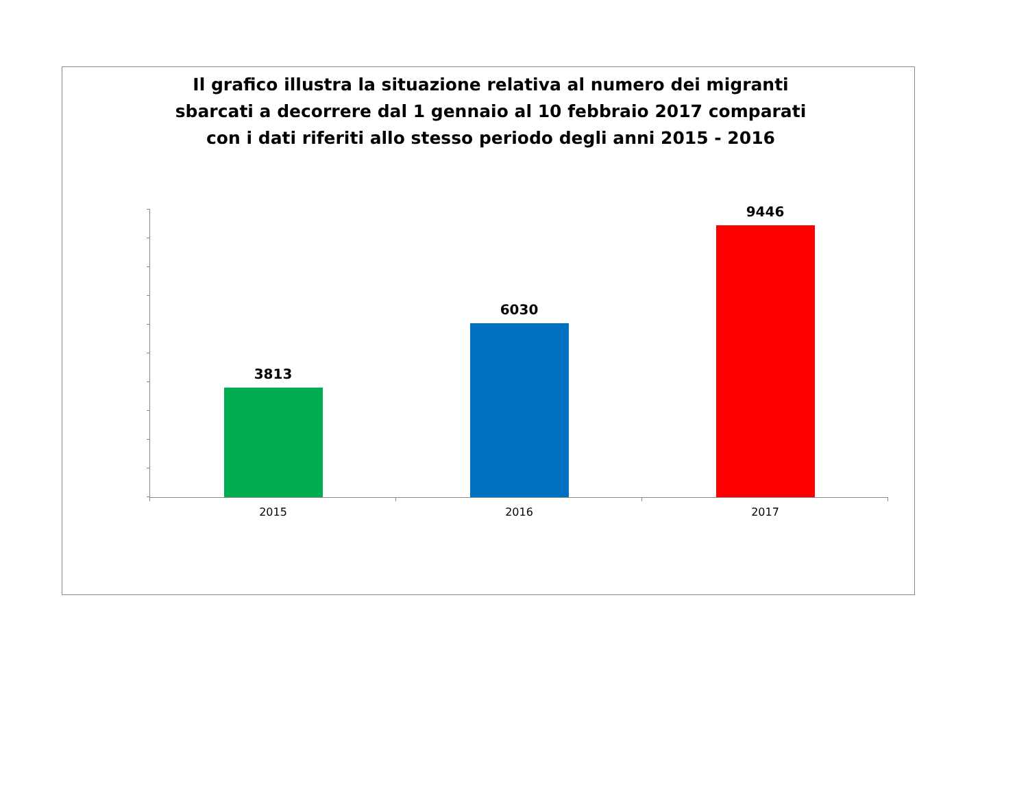Il grafico illustra la situazione relativa al numero dei migranti sbarcati a decorrere dal 1 gennaio al 10 febbraio 2017 comparati con i dati riferiti allo stesso periodo degli anni 2015 - 2016
3813
6030
9446
2015 2016 2017